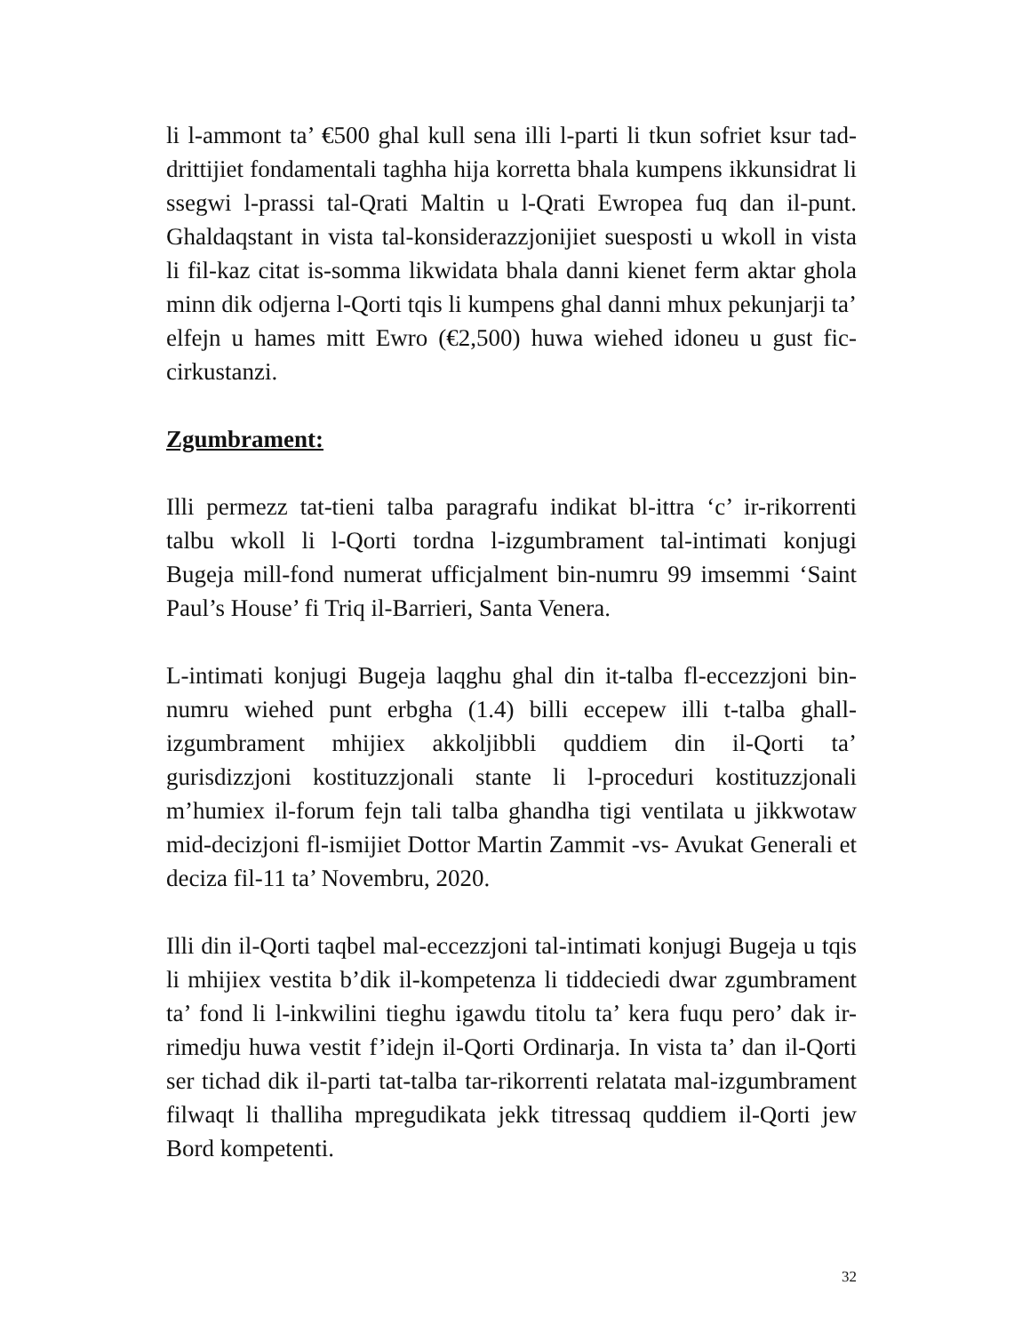li l-ammont ta’ €500 ghal kull sena illi l-parti li tkun sofriet ksur tad-drittijiet fondamentali taghha hija korretta bhala kumpens ikkunsidrat li ssegwi l-prassi tal-Qrati Maltin u l-Qrati Ewropea fuq dan il-punt. Ghaldaqstant in vista tal-konsiderazzjonijiet suesposti u wkoll in vista li fil-kaz citat is-somma likwidata bhala danni kienet ferm aktar ghola minn dik odjerna l-Qorti tqis li kumpens ghal danni mhux pekunjarji ta’ elfejn u hames mitt Ewro (€2,500) huwa wiehed idoneu u gust fic-cirkustanzi.
Zgumbrament:
Illi permezz tat-tieni talba paragrafu indikat bl-ittra ‘c’ ir-rikorrenti talbu wkoll li l-Qorti tordna l-izgumbrament tal-intimati konjugi Bugeja mill-fond numerat ufficjalment bin-numru 99 imsemmi ‘Saint Paul’s House’ fi Triq il-Barrieri, Santa Venera.
L-intimati konjugi Bugeja laqghu ghal din it-talba fl-eccezzjoni bin-numru wiehed punt erbgha (1.4) billi eccepew illi t-talba ghall-izgumbrament mhijiex akkoljibbli quddiem din il-Qorti ta’ gurisdizzjoni kostituzzjonali stante li l-proceduri kostituzzjonali m’humiex il-forum fejn tali talba ghandha tigi ventilata u jikkwotaw mid-decizjoni fl-ismijiet Dottor Martin Zammit -vs- Avukat Generali et deciza fil-11 ta’ Novembru, 2020.
Illi din il-Qorti taqbel mal-eccezzjoni tal-intimati konjugi Bugeja u tqis li mhijiex vestita b’dik il-kompetenza li tiddeciedi dwar zgumbrament ta’ fond li l-inkwilini tieghu igawdu titolu ta’ kera fuqu pero’ dak ir-rimedju huwa vestit f’idejn il-Qorti Ordinarja. In vista ta’ dan il-Qorti ser tichad dik il-parti tat-talba tar-rikorrenti relatata mal-izgumbrament filwaqt li thalliha mpregudikata jekk titressaq quddiem il-Qorti jew Bord kompetenti.
32